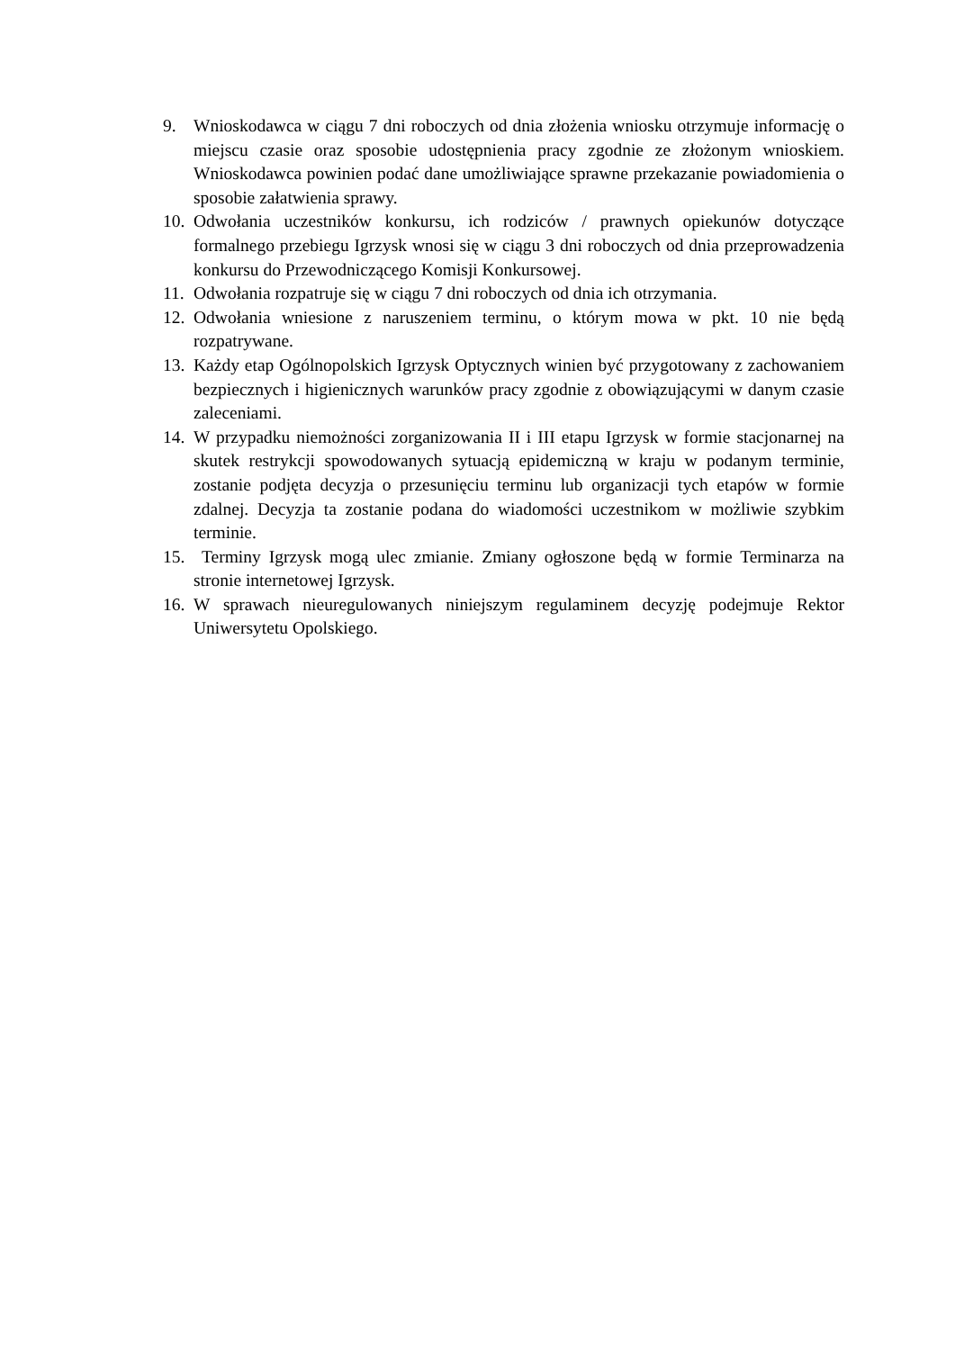9. Wnioskodawca w ciągu 7 dni roboczych od dnia złożenia wniosku otrzymuje informację o miejscu czasie oraz sposobie udostępnienia pracy zgodnie ze złożonym wnioskiem. Wnioskodawca powinien podać dane umożliwiające sprawne przekazanie powiadomienia o sposobie załatwienia sprawy.
10. Odwołania uczestników konkursu, ich rodziców / prawnych opiekunów dotyczące formalnego przebiegu Igrzysk wnosi się w ciągu 3 dni roboczych od dnia przeprowadzenia konkursu do Przewodniczącego Komisji Konkursowej.
11. Odwołania rozpatruje się w ciągu 7 dni roboczych od dnia ich otrzymania.
12. Odwołania wniesione z naruszeniem terminu, o którym mowa w pkt. 10 nie będą rozpatrywane.
13. Każdy etap Ogólnopolskich Igrzysk Optycznych winien być przygotowany z zachowaniem bezpiecznych i higienicznych warunków pracy zgodnie z obowiązującymi w danym czasie zaleceniami.
14. W przypadku niemożności zorganizowania II i III etapu Igrzysk w formie stacjonarnej na skutek restrykcji spowodowanych sytuacją epidemiczną w kraju w podanym terminie, zostanie podjęta decyzja o przesunięciu terminu lub organizacji tych etapów w formie zdalnej. Decyzja ta zostanie podana do wiadomości uczestnikom w możliwie szybkim terminie.
15. Terminy Igrzysk mogą ulec zmianie. Zmiany ogłoszone będą w formie Terminarza na stronie internetowej Igrzysk.
16. W sprawach nieuregulowanych niniejszym regulaminem decyzję podejmuje Rektor Uniwersytetu Opolskiego.